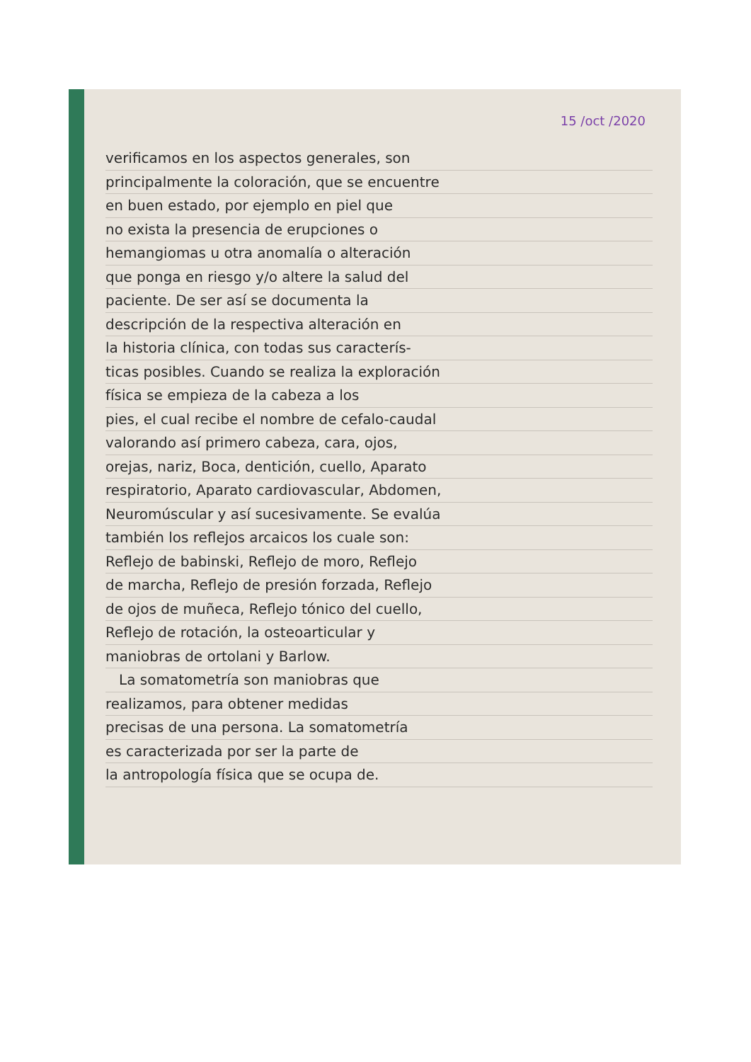15 /oct /2020
verificamos en los aspectos generales, son
principalmente la coloración, que se encuentre
en buen estado, por ejemplo en piel que
no exista la presencia de erupciones o
hemangiomas u otra anomalía o alteración
que ponga en riesgo y/o altere la salud del
paciente. De ser así se documenta la
descripción de la respectiva alteración en
la historia clínica, con todas sus caracterís-
ticas posibles. Cuando se realiza la exploración
física se empieza de la cabeza a los
pies, el cual recibe el nombre de cefalo-caudal
valorando así primero cabeza, cara, ojos,
orejas, nariz, Boca, dentición, cuello, Aparato
respiratorio, Aparato cardiovascular, Abdomen,
Neuromúscular y así sucesivamente. Se evalúa
también los reflejos arcaicos los cuale son:
Reflejo de babinski, Reflejo de moro, Reflejo
de marcha, Reflejo de presión forzada, Reflejo
de ojos de muñeca, Reflejo tónico del cuello,
Reflejo de rotación, la osteoarticular y
maniobras de ortolani y Barlow.
La somatometría son maniobras que
realizamos, para obtener medidas
precisas de una persona. La somatometría
es caracterizada por ser la parte de
la antropología física que se ocupa de.